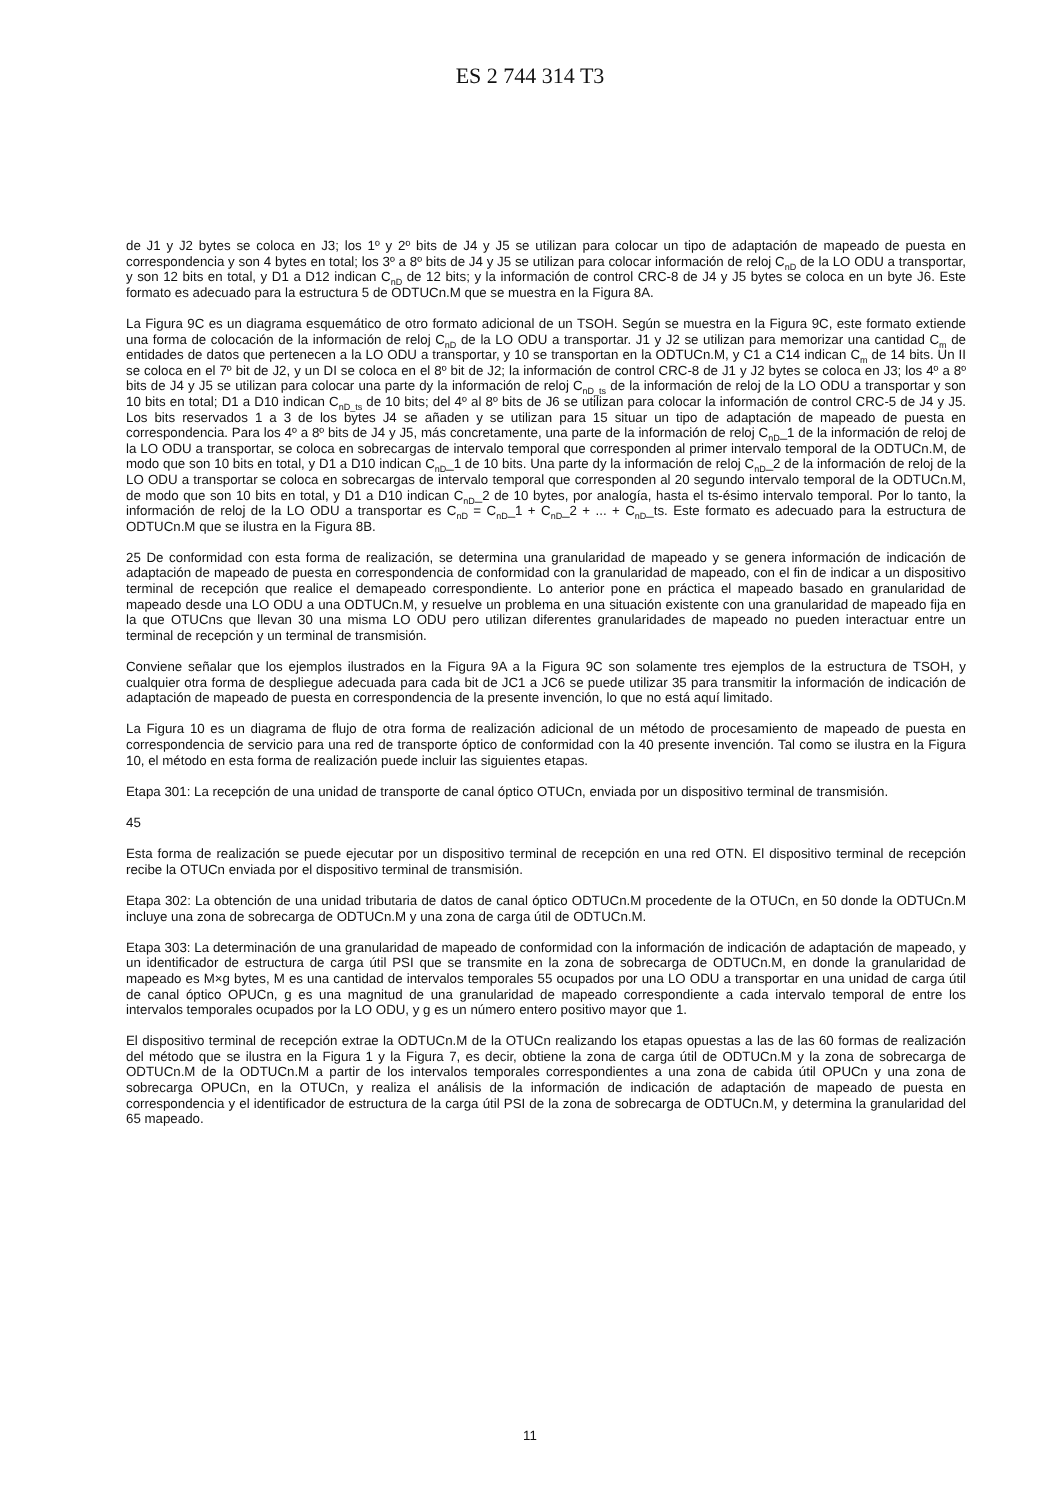ES 2 744 314 T3
de J1 y J2 bytes se coloca en J3; los 1º y 2º bits de J4 y J5 se utilizan para colocar un tipo de adaptación de mapeado de puesta en correspondencia y son 4 bytes en total; los 3º a 8º bits de J4 y J5 se utilizan para colocar información de reloj C<sub>nD</sub> de la LO ODU a transportar, y son 12 bits en total, y D1 a D12 indican C<sub>nD</sub> de 12 bits; y la información de control CRC-8 de J4 y J5 bytes se coloca en un byte J6. Este formato es adecuado para la estructura 5 de ODTUCn.M que se muestra en la Figura 8A.
La Figura 9C es un diagrama esquemático de otro formato adicional de un TSOH. Según se muestra en la Figura 9C, este formato extiende una forma de colocación de la información de reloj C<sub>nD</sub> de la LO ODU a transportar. J1 y J2 se utilizan para memorizar una cantidad C<sub>m</sub> de entidades de datos que pertenecen a la LO ODU a transportar, y 10 se transportan en la ODTUCn.M, y C1 a C14 indican C<sub>m</sub> de 14 bits. Un II se coloca en el 7º bit de J2, y un DI se coloca en el 8º bit de J2; la información de control CRC-8 de J1 y J2 bytes se coloca en J3; los 4º a 8º bits de J4 y J5 se utilizan para colocar una parte dy la información de reloj C<sub>nD_ts</sub> de la información de reloj de la LO ODU a transportar y son 10 bits en total; D1 a D10 indican C<sub>nD_ts</sub> de 10 bits; del 4º al 8º bits de J6 se utilizan para colocar la información de control CRC-5 de J4 y J5. Los bits reservados 1 a 3 de los bytes J4 se añaden y se utilizan para 15 situar un tipo de adaptación de mapeado de puesta en correspondencia. Para los 4º a 8º bits de J4 y J5, más concretamente, una parte de la información de reloj C<sub>nD</sub>_1 de la información de reloj de la LO ODU a transportar, se coloca en sobrecargas de intervalo temporal que corresponden al primer intervalo temporal de la ODTUCn.M, de modo que son 10 bits en total, y D1 a D10 indican C<sub>nD</sub>_1 de 10 bits. Una parte dy la información de reloj C<sub>nD</sub>_2 de la información de reloj de la LO ODU a transportar se coloca en sobrecargas de intervalo temporal que corresponden al 20 segundo intervalo temporal de la ODTUCn.M, de modo que son 10 bits en total, y D1 a D10 indican C<sub>nD</sub>_2 de 10 bytes, por analogía, hasta el ts-ésimo intervalo temporal. Por lo tanto, la información de reloj de la LO ODU a transportar es C<sub>nD</sub> = C<sub>nD</sub>_1 + C<sub>nD</sub>_2 + ... + C<sub>nD</sub>_ts. Este formato es adecuado para la estructura de ODTUCn.M que se ilustra en la Figura 8B.
25 De conformidad con esta forma de realización, se determina una granularidad de mapeado y se genera información de indicación de adaptación de mapeado de puesta en correspondencia de conformidad con la granularidad de mapeado, con el fin de indicar a un dispositivo terminal de recepción que realice el demapeado correspondiente. Lo anterior pone en práctica el mapeado basado en granularidad de mapeado desde una LO ODU a una ODTUCn.M, y resuelve un problema en una situación existente con una granularidad de mapeado fija en la que OTUCns que llevan 30 una misma LO ODU pero utilizan diferentes granularidades de mapeado no pueden interactuar entre un terminal de recepción y un terminal de transmisión.
Conviene señalar que los ejemplos ilustrados en la Figura 9A a la Figura 9C son solamente tres ejemplos de la estructura de TSOH, y cualquier otra forma de despliegue adecuada para cada bit de JC1 a JC6 se puede utilizar 35 para transmitir la información de indicación de adaptación de mapeado de puesta en correspondencia de la presente invención, lo que no está aquí limitado.
La Figura 10 es un diagrama de flujo de otra forma de realización adicional de un método de procesamiento de mapeado de puesta en correspondencia de servicio para una red de transporte óptico de conformidad con la 40 presente invención. Tal como se ilustra en la Figura 10, el método en esta forma de realización puede incluir las siguientes etapas.
Etapa 301: La recepción de una unidad de transporte de canal óptico OTUCn, enviada por un dispositivo terminal de transmisión.
45
Esta forma de realización se puede ejecutar por un dispositivo terminal de recepción en una red OTN. El dispositivo terminal de recepción recibe la OTUCn enviada por el dispositivo terminal de transmisión.
Etapa 302: La obtención de una unidad tributaria de datos de canal óptico ODTUCn.M procedente de la OTUCn, en 50 donde la ODTUCn.M incluye una zona de sobrecarga de ODTUCn.M y una zona de carga útil de ODTUCn.M.
Etapa 303: La determinación de una granularidad de mapeado de conformidad con la información de indicación de adaptación de mapeado, y un identificador de estructura de carga útil PSI que se transmite en la zona de sobrecarga de ODTUCn.M, en donde la granularidad de mapeado es M×g bytes, M es una cantidad de intervalos temporales 55 ocupados por una LO ODU a transportar en una unidad de carga útil de canal óptico OPUCn, g es una magnitud de una granularidad de mapeado correspondiente a cada intervalo temporal de entre los intervalos temporales ocupados por la LO ODU, y g es un número entero positivo mayor que 1.
El dispositivo terminal de recepción extrae la ODTUCn.M de la OTUCn realizando los etapas opuestas a las de las 60 formas de realización del método que se ilustra en la Figura 1 y la Figura 7, es decir, obtiene la zona de carga útil de ODTUCn.M y la zona de sobrecarga de ODTUCn.M de la ODTUCn.M a partir de los intervalos temporales correspondientes a una zona de cabida útil OPUCn y una zona de sobrecarga OPUCn, en la OTUCn, y realiza el análisis de la información de indicación de adaptación de mapeado de puesta en correspondencia y el identificador de estructura de la carga útil PSI de la zona de sobrecarga de ODTUCn.M, y determina la granularidad del 65 mapeado.
11